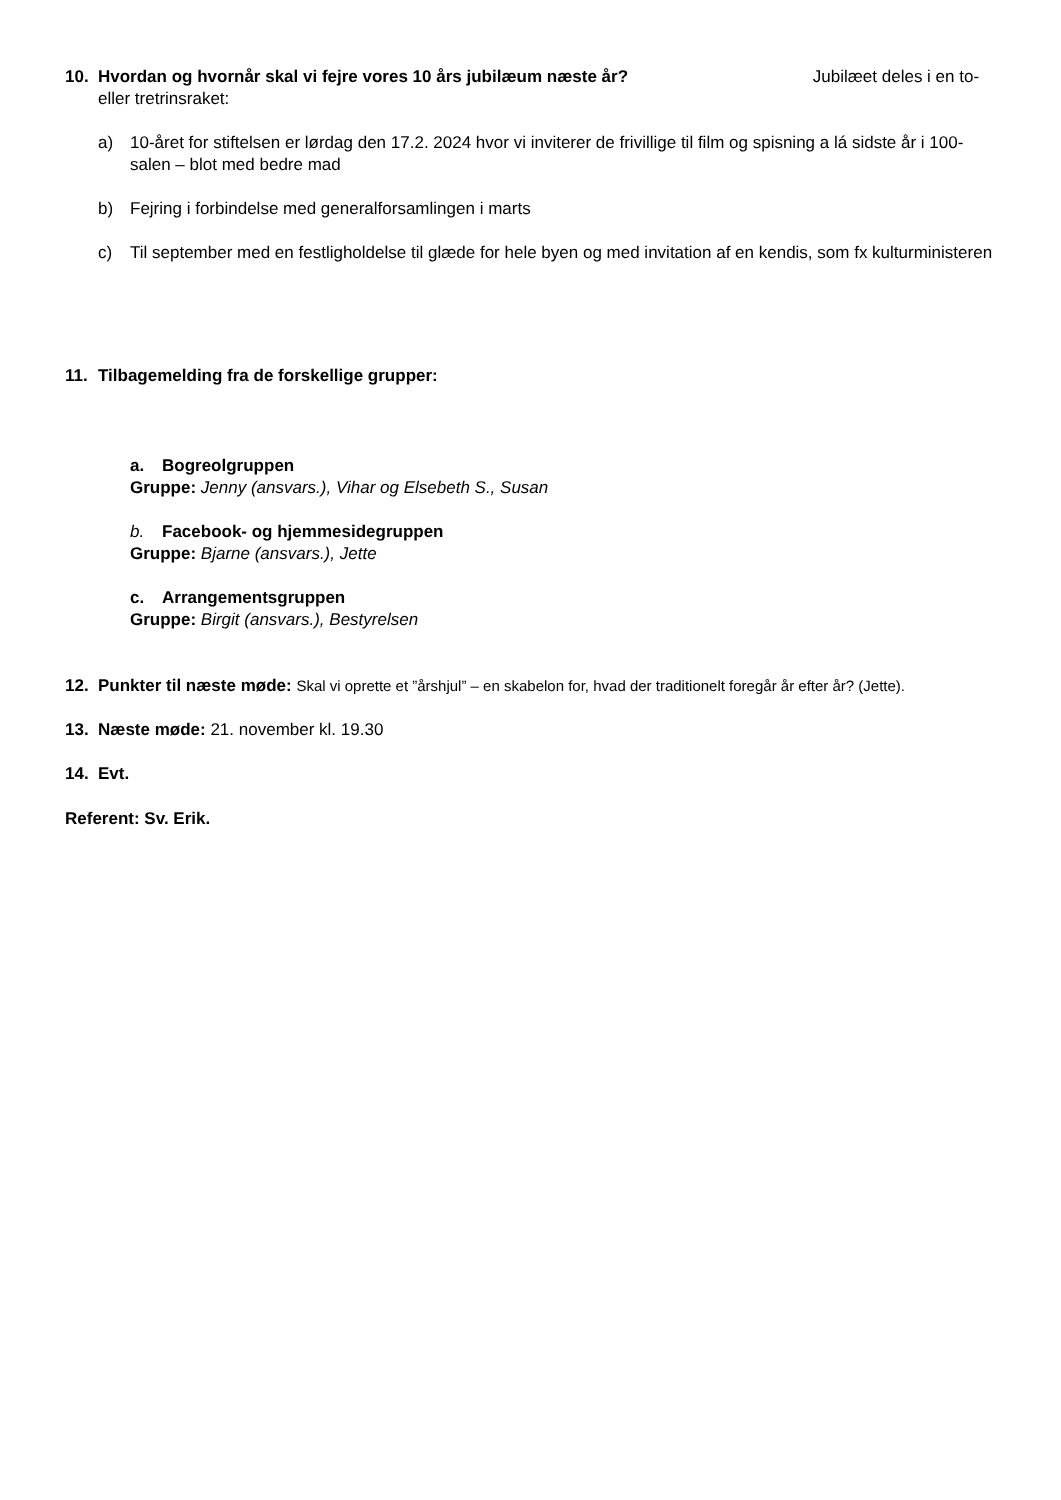10. Hvordan og hvornår skal vi fejre vores 10 års jubilæum næste år? Jubilæet deles i en to- eller tretrinsraket:
a) 10-året for stiftelsen er lørdag den 17.2. 2024 hvor vi inviterer de frivillige til film og spisning a lá sidste år i 100-salen – blot med bedre mad
b) Fejring i forbindelse med generalforsamlingen i marts
c) Til september med en festligholdelse til glæde for hele byen og med invitation af en kendis, som fx kulturministeren
11. Tilbagemelding fra de forskellige grupper:
a. Bogreolgruppen
Gruppe: Jenny (ansvars.), Vihar og Elsebeth S., Susan
b. Facebook- og hjemmesidegruppen
Gruppe: Bjarne (ansvars.), Jette
c. Arrangementsgruppen
Gruppe: Birgit (ansvars.), Bestyrelsen
12. Punkter til næste møde: Skal vi oprette et ”årshjul” – en skabelon for, hvad der traditionelt foregår år efter år? (Jette).
13. Næste møde: 21. november kl. 19.30
14. Evt.
Referent: Sv. Erik.